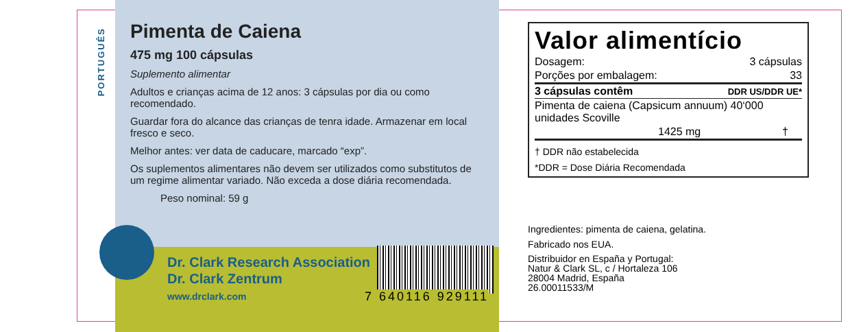PORTUGUÊS
Pimenta de Caiena
475 mg 100 cápsulas
Suplemento alimentar
Adultos e crianças acima de 12 anos: 3 cápsulas por dia ou como recomendado.
Guardar fora do alcance das crianças de tenra idade. Armazenar em local fresco e seco.
Melhor antes: ver data de caducare, marcado “exp”.
Os suplementos alimentares não devem ser utilizados como substitutos de um regime alimentar variado. Não exceda a dose diária recomendada.
Peso nominal: 59 g
Dr. Clark Research Association
Dr. Clark Zentrum
www.drclark.com
7 640116 929111
Valor alimentício
| Dosagem: | 3 cápsulas |
| Porções por embalagem: | 33 |
| 3 cápsulas contêm | DDR US/DDR UE* |
| Pimenta de caiena (Capsicum annuum) 40‘000 unidades Scoville | |
| 1425 mg | † |
| † DDR não estabelecida | |
| *DDR = Dose Diária Recomendada | |
Ingredientes: pimenta de caiena, gelatina.
Fabricado nos EUA.
Distribuidor en España y Portugal:
Natur & Clark SL, c / Hortaleza 106
28004 Madrid, España
26.00011533/M